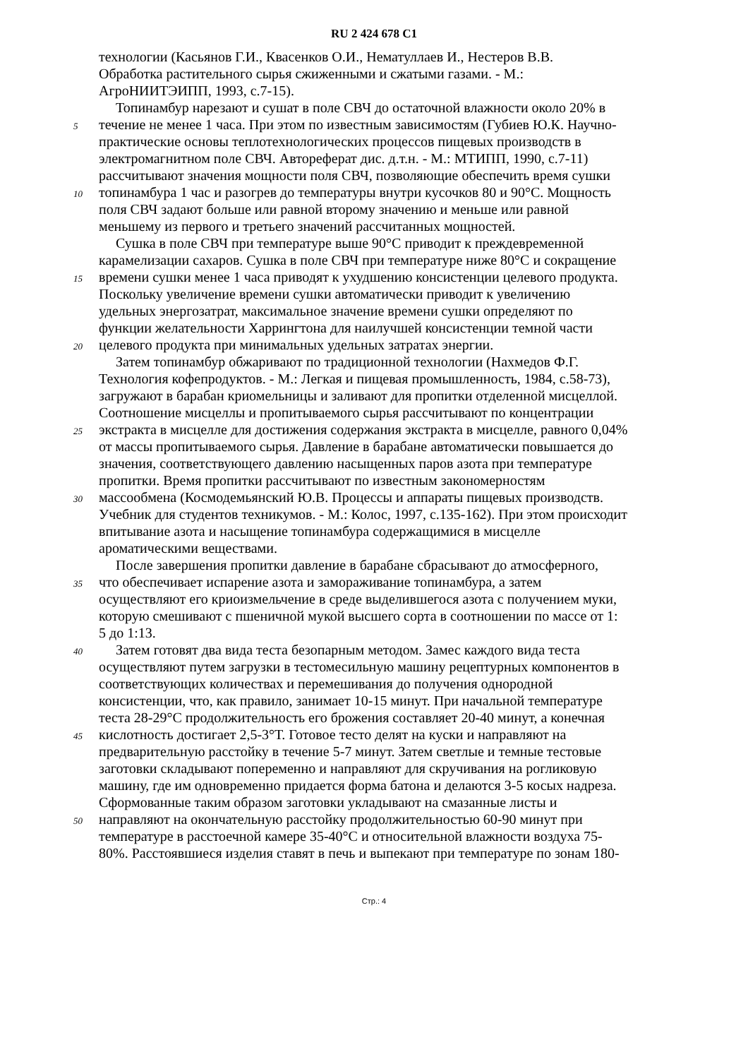RU 2 424 678 C1
технологии (Касьянов Г.И., Квасенков О.И., Нематуллаев И., Нестеров В.В.
Обработка растительного сырья сжиженными и сжатыми газами. - М.:
АгроНИИТЭИПП, 1993, с.7-15).
Топинамбур нарезают и сушат в поле СВЧ до остаточной влажности около 20% в
5 течение не менее 1 часа. При этом по известным зависимостям (Губиев Ю.К. Научно-
практические основы теплотехнологических процессов пищевых производств в
электромагнитном поле СВЧ. Автореферат дис. д.т.н. - М.: МТИПП, 1990, с.7-11)
рассчитывают значения мощности поля СВЧ, позволяющие обеспечить время сушки
10 топинамбура 1 час и разогрев до температуры внутри кусочков 80 и 90°С. Мощность
поля СВЧ задают больше или равной второму значению и меньше или равной
меньшему из первого и третьего значений рассчитанных мощностей.
Сушка в поле СВЧ при температуре выше 90°С приводит к преждевременной
карамелизации сахаров. Сушка в поле СВЧ при температуре ниже 80°С и сокращение
15 времени сушки менее 1 часа приводят к ухудшению консистенции целевого продукта.
Поскольку увеличение времени сушки автоматически приводит к увеличению
удельных энергозатрат, максимальное значение времени сушки определяют по
функции желательности Харрингтона для наилучшей консистенции темной части
20 целевого продукта при минимальных удельных затратах энергии.
Затем топинамбур обжаривают по традиционной технологии (Нахмедов Ф.Г.
Технология кофепродуктов. - М.: Легкая и пищевая промышленность, 1984, с.58-73),
загружают в барабан криомельницы и заливают для пропитки отделенной мисцеллой.
Соотношение мисцеллы и пропитываемого сырья рассчитывают по концентрации
25 экстракта в мисцелле для достижения содержания экстракта в мисцелле, равного 0,04%
от массы пропитываемого сырья. Давление в барабане автоматически повышается до
значения, соответствующего давлению насыщенных паров азота при температуре
пропитки. Время пропитки рассчитывают по известным закономерностям
30 массообмена (Космодемьянский Ю.В. Процессы и аппараты пищевых производств.
Учебник для студентов техникумов. - М.: Колос, 1997, с.135-162). При этом происходит
впитывание азота и насыщение топинамбура содержащимися в мисцелле
ароматическими веществами.
После завершения пропитки давление в барабане сбрасывают до атмосферного,
35 что обеспечивает испарение азота и замораживание топинамбура, а затем
осуществляют его криоизмельчение в среде выделившегося азота с получением муки,
которую смешивают с пшеничной мукой высшего сорта в соотношении по массе от 1:
5 до 1:13.
40 Затем готовят два вида теста безопарным методом. Замес каждого вида теста
осуществляют путем загрузки в тестомесильную машину рецептурных компонентов в
соответствующих количествах и перемешивания до получения однородной
консистенции, что, как правило, занимает 10-15 минут. При начальной температуре
теста 28-29°С продолжительность его брожения составляет 20-40 минут, а конечная
45 кислотность достигает 2,5-3°Т. Готовое тесто делят на куски и направляют на
предварительную расстойку в течение 5-7 минут. Затем светлые и темные тестовые
заготовки складывают попеременно и направляют для скручивания на рогликовую
машину, где им одновременно придается форма батона и делаются 3-5 косых надреза.
Сформованные таким образом заготовки укладывают на смазанные листы и
50 направляют на окончательную расстойку продолжительностью 60-90 минут при
температуре в расстоечной камере 35-40°С и относительной влажности воздуха 75-
80%. Расстоявшиеся изделия ставят в печь и выпекают при температуре по зонам 180-
Стр.: 4